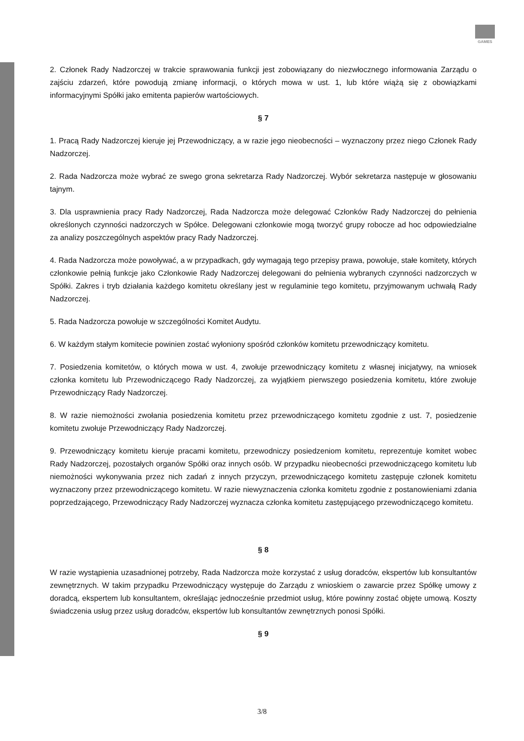GAMES
2. Członek Rady Nadzorczej w trakcie sprawowania funkcji jest zobowiązany do niezwłocznego informowania Zarządu o zajściu zdarzeń, które powodują zmianę informacji, o których mowa w ust. 1, lub które wiążą się z obowiązkami informacyjnymi Spółki jako emitenta papierów wartościowych.
§ 7
1. Pracą Rady Nadzorczej kieruje jej Przewodniczący, a w razie jego nieobecności – wyznaczony przez niego Członek Rady Nadzorczej.
2. Rada Nadzorcza może wybrać ze swego grona sekretarza Rady Nadzorczej. Wybór sekretarza następuje w głosowaniu tajnym.
3. Dla usprawnienia pracy Rady Nadzorczej, Rada Nadzorcza może delegować Członków Rady Nadzorczej do pełnienia określonych czynności nadzorczych w Spółce. Delegowani członkowie mogą tworzyć grupy robocze ad hoc odpowiedzialne za analizy poszczególnych aspektów pracy Rady Nadzorczej.
4. Rada Nadzorcza może powoływać, a w przypadkach, gdy wymagają tego przepisy prawa, powołuje, stałe komitety, których członkowie pełnią funkcje jako Członkowie Rady Nadzorczej delegowani do pełnienia wybranych czynności nadzorczych w Spółki. Zakres i tryb działania każdego komitetu określany jest w regulaminie tego komitetu, przyjmowanym uchwałą Rady Nadzorczej.
5. Rada Nadzorcza powołuje w szczególności Komitet Audytu.
6. W każdym stałym komitecie powinien zostać wyłoniony spośród członków komitetu przewodniczący komitetu.
7. Posiedzenia komitetów, o których mowa w ust. 4, zwołuje przewodniczący komitetu z własnej inicjatywy, na wniosek członka komitetu lub Przewodniczącego Rady Nadzorczej, za wyjątkiem pierwszego posiedzenia komitetu, które zwołuje Przewodniczący Rady Nadzorczej.
8. W razie niemożności zwołania posiedzenia komitetu przez przewodniczącego komitetu zgodnie z ust. 7, posiedzenie komitetu zwołuje Przewodniczący Rady Nadzorczej.
9. Przewodniczący komitetu kieruje pracami komitetu, przewodniczy posiedzeniom komitetu, reprezentuje komitet wobec Rady Nadzorczej, pozostałych organów Spółki oraz innych osób. W przypadku nieobecności przewodniczącego komitetu lub niemożności wykonywania przez nich zadań z innych przyczyn, przewodniczącego komitetu zastępuje członek komitetu wyznaczony przez przewodniczącego komitetu. W razie niewyznaczenia członka komitetu zgodnie z postanowieniami zdania poprzedzającego, Przewodniczący Rady Nadzorczej wyznacza członka komitetu zastępującego przewodniczącego komitetu.
§ 8
W razie wystąpienia uzasadnionej potrzeby, Rada Nadzorcza może korzystać z usług doradców, ekspertów lub konsultantów zewnętrznych. W takim przypadku Przewodniczący występuje do Zarządu z wnioskiem o zawarcie przez Spółkę umowy z doradcą, ekspertem lub konsultantem, określając jednocześnie przedmiot usług, które powinny zostać objęte umową. Koszty świadczenia usług przez usług doradców, ekspertów lub konsultantów zewnętrznych ponosi Spółki.
§ 9
3/8